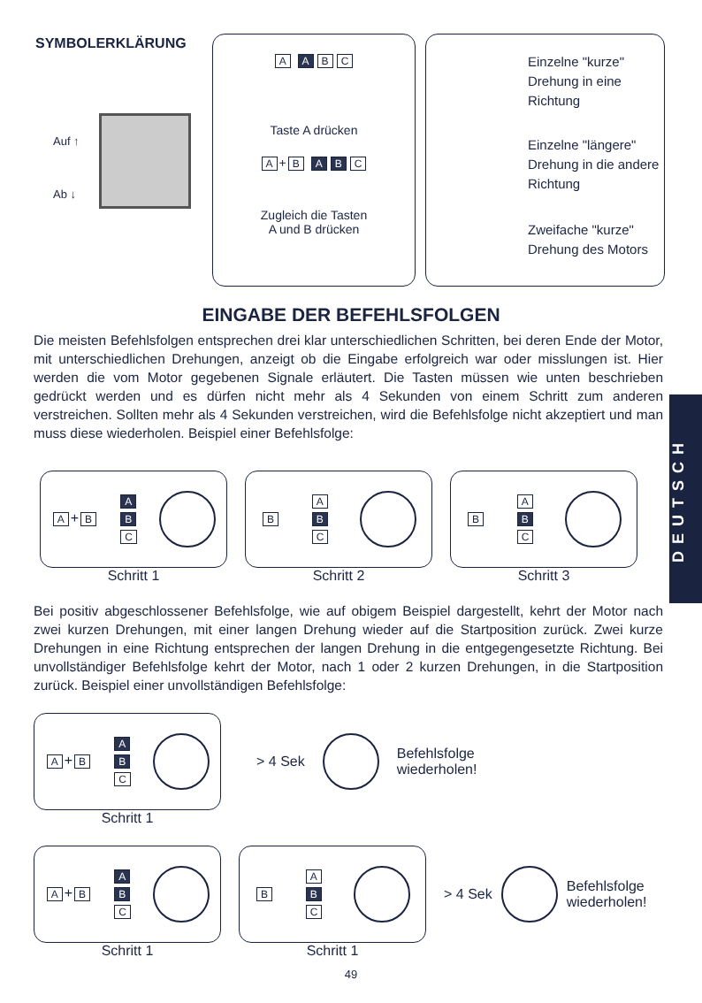SYMBOLERKLÄRUNG
Auf ↑
Ab ↓
A A B C
Taste A drücken
A + B A B C
Zugleich die Tasten
A und B drücken
Einzelne "kurze" Drehung in eine Richtung
Einzelne "längere" Drehung in die andere Richtung
Zweifache "kurze" Drehung des Motors
EINGABE DER BEFEHLSFOLGEN
Die meisten Befehlsfolgen entsprechen drei klar unterschiedlichen Schritten, bei deren Ende der Motor, mit unterschiedlichen Drehungen, anzeigt ob die Eingabe erfolgreich war oder misslungen ist. Hier werden die vom Motor gegebenen Signale erläutert. Die Tasten müssen wie unten beschrieben gedrückt werden und es dürfen nicht mehr als 4 Sekunden von einem Schritt zum anderen verstreichen. Sollten mehr als 4 Sekunden verstreichen, wird die Befehlsfolge nicht akzeptiert und man muss diese wiederholen. Beispiel einer Befehlsfolge:
DEUTSCH
A + B A
B
C
Schritt 1
B A
B
C
Schritt 2
B A
B
C
Schritt 3
Bei positiv abgeschlossener Befehlsfolge, wie auf obigem Beispiel dargestellt, kehrt der Motor nach zwei kurzen Drehungen, mit einer langen Drehung wieder auf die Startposition zurück. Zwei kurze Drehungen in eine Richtung entsprechen der langen Drehung in die entgegengesetzte Richtung. Bei unvollständiger Befehlsfolge kehrt der Motor, nach 1 oder 2 kurzen Drehungen, in die Startposition zurück. Beispiel einer unvollständigen Befehlsfolge:
A + B A
B
C
Schritt 1
> 4 Sek Befehlsfolge
wiederholen!
A + B A
B
C
Schritt 1
B A
B
C
Schritt 1
> 4 Sek Befehlsfolge
wiederholen!
49